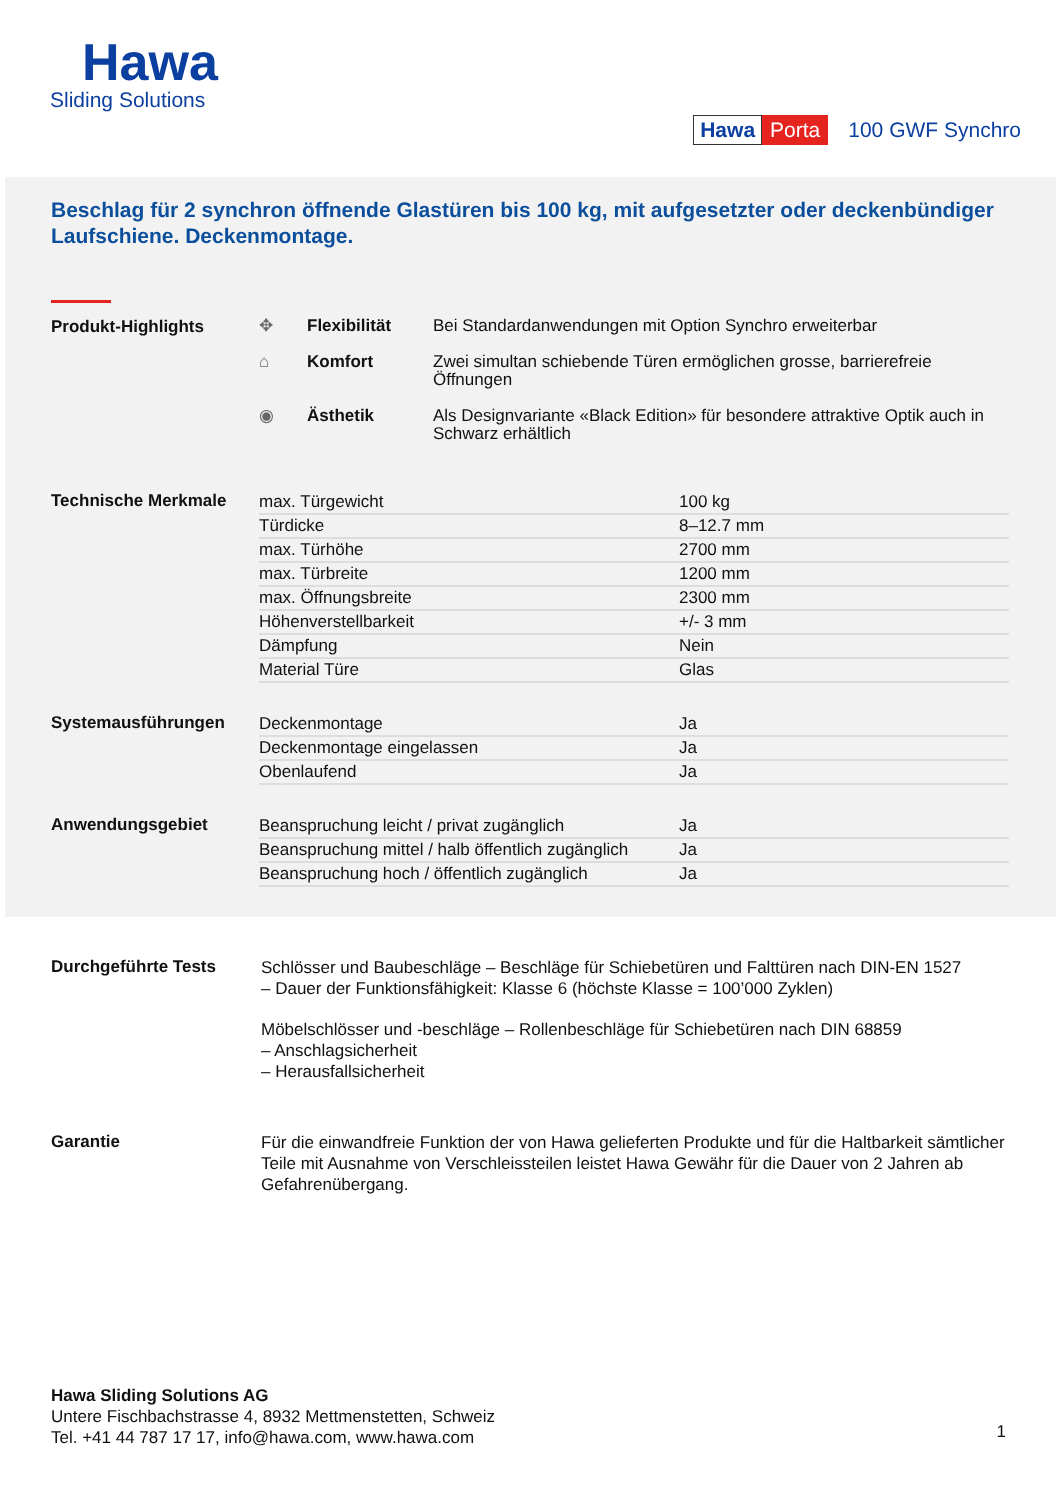Hawa
Sliding Solutions
Hawa Porta 100 GWF Synchro
Beschlag für 2 synchron öffnende Glastüren bis 100 kg, mit aufgesetzter oder deckenbündiger Laufschiene. Deckenmontage.
Produkt-Highlights
| ✥ | Flexibilität | Bei Standardanwendungen mit Option Synchro erweiterbar |
| ⌂ | Komfort | Zwei simultan schiebende Türen ermöglichen grosse, barrierefreie Öffnungen |
| ◉ | Ästhetik | Als Designvariante «Black Edition» für besondere attraktive Optik auch in Schwarz erhältlich |
Technische Merkmale
| max. Türgewicht | 100 kg |
| Türdicke | 8–12.7 mm |
| max. Türhöhe | 2700 mm |
| max. Türbreite | 1200 mm |
| max. Öffnungsbreite | 2300 mm |
| Höhenverstellbarkeit | +/- 3 mm |
| Dämpfung | Nein |
| Material Türe | Glas |
Systemausführungen
| Deckenmontage | Ja |
| Deckenmontage eingelassen | Ja |
| Obenlaufend | Ja |
Anwendungsgebiet
| Beanspruchung leicht / privat zugänglich | Ja |
| Beanspruchung mittel / halb öffentlich zugänglich | Ja |
| Beanspruchung hoch / öffentlich zugänglich | Ja |
Durchgeführte Tests
Schlösser und Baubeschläge – Beschläge für Schiebetüren und Falttüren nach DIN-EN 1527
– Dauer der Funktionsfähigkeit: Klasse 6 (höchste Klasse = 100’000 Zyklen)
Möbelschlösser und -beschläge – Rollenbeschläge für Schiebetüren nach DIN 68859
– Anschlagsicherheit
– Herausfallsicherheit
Garantie
Für die einwandfreie Funktion der von Hawa gelieferten Produkte und für die Haltbarkeit sämtlicher Teile mit Ausnahme von Verschleissteilen leistet Hawa Gewähr für die Dauer von 2 Jahren ab Gefahrenübergang.
Hawa Sliding Solutions AG
Untere Fischbachstrasse 4, 8932 Mettmenstetten, Schweiz
Tel. +41 44 787 17 17, info@hawa.com, www.hawa.com
1